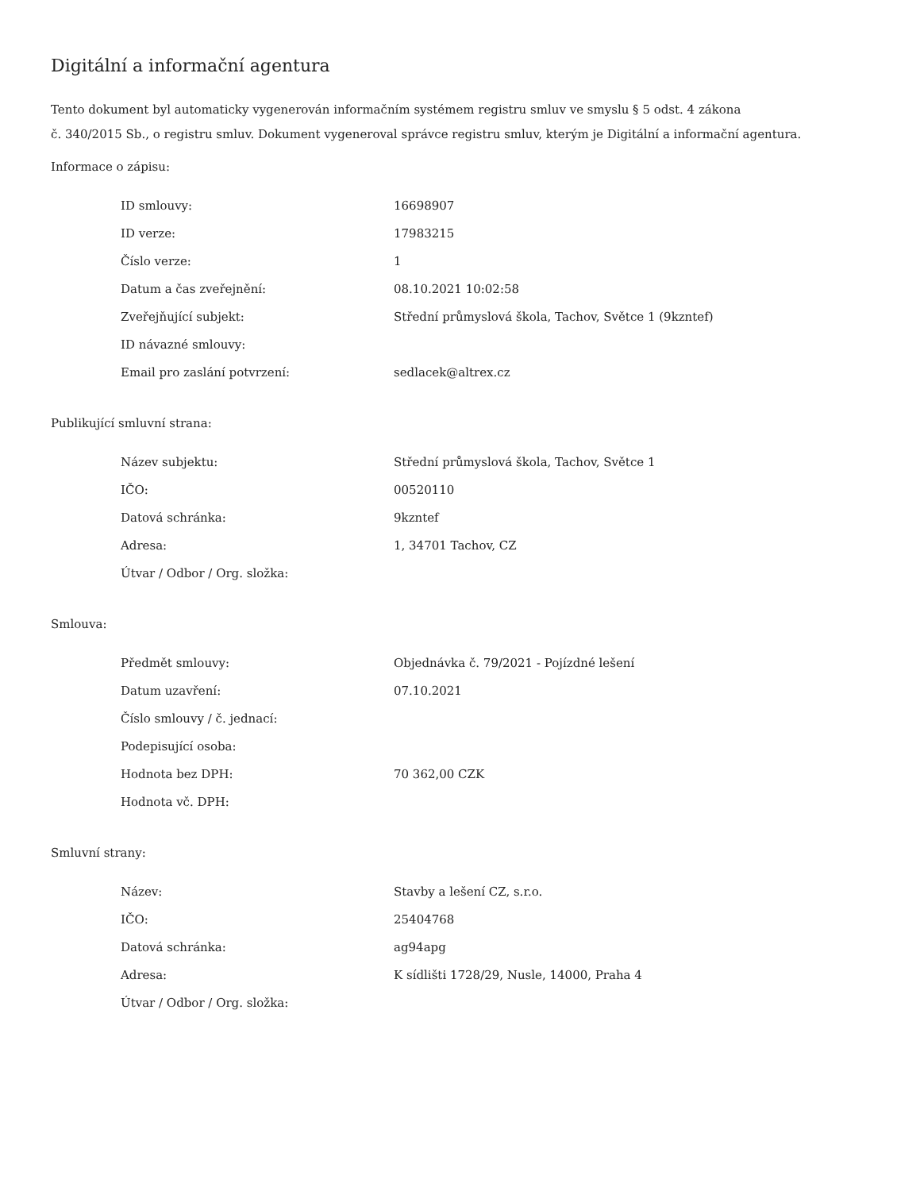Digitální a informační agentura
Tento dokument byl automaticky vygenerován informačním systémem registru smluv ve smyslu § 5 odst. 4 zákona
č. 340/2015 Sb., o registru smluv. Dokument vygeneroval správce registru smluv, kterým je Digitální a informační agentura.
Informace o zápisu:
| ID smlouvy: | 16698907 |
| ID verze: | 17983215 |
| Číslo verze: | 1 |
| Datum a čas zveřejnění: | 08.10.2021 10:02:58 |
| Zveřejňující subjekt: | Střední průmyslová škola, Tachov, Světce 1 (9kzntef) |
| ID návazné smlouvy: | |
| Email pro zaslání potvrzení: | sedlacek@altrex.cz |
Publikující smluvní strana:
| Název subjektu: | Střední průmyslová škola, Tachov, Světce 1 |
| IČO: | 00520110 |
| Datová schránka: | 9kzntef |
| Adresa: | 1, 34701 Tachov, CZ |
| Útvar / Odbor / Org. složka: | |
Smlouva:
| Předmět smlouvy: | Objednávka č. 79/2021 - Pojízdné lešení |
| Datum uzavření: | 07.10.2021 |
| Číslo smlouvy / č. jednací: | |
| Podepisující osoba: | |
| Hodnota bez DPH: | 70 362,00 CZK |
| Hodnota vč. DPH: | |
Smluvní strany:
| Název: | Stavby a lešení CZ, s.r.o. |
| IČO: | 25404768 |
| Datová schránka: | ag94apg |
| Adresa: | K sídlišti 1728/29, Nusle, 14000, Praha 4 |
| Útvar / Odbor / Org. složka: | |